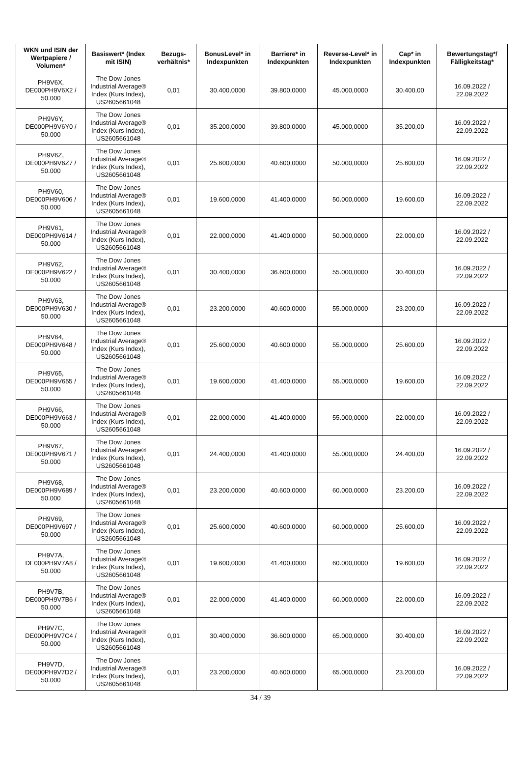| WKN und ISIN der Wertpapiere / Volumen* | Basiswert* (Index mit ISIN) | Bezugs-verhältnis* | BonusLevel* in Indexpunkten | Barriere* in Indexpunkten | Reverse-Level* in Indexpunkten | Cap* in Indexpunkten | Bewertungstag*/ Fälligkeitstag* |
| --- | --- | --- | --- | --- | --- | --- | --- |
| PH9V6X, DE000PH9V6X2 / 50.000 | The Dow Jones Industrial Average® Index (Kurs Index), US2605661048 | 0,01 | 30.400,0000 | 39.800,0000 | 45.000,0000 | 30.400,00 | 16.09.2022 / 22.09.2022 |
| PH9V6Y, DE000PH9V6Y0 / 50.000 | The Dow Jones Industrial Average® Index (Kurs Index), US2605661048 | 0,01 | 35.200,0000 | 39.800,0000 | 45.000,0000 | 35.200,00 | 16.09.2022 / 22.09.2022 |
| PH9V6Z, DE000PH9V6Z7 / 50.000 | The Dow Jones Industrial Average® Index (Kurs Index), US2605661048 | 0,01 | 25.600,0000 | 40.600,0000 | 50.000,0000 | 25.600,00 | 16.09.2022 / 22.09.2022 |
| PH9V60, DE000PH9V606 / 50.000 | The Dow Jones Industrial Average® Index (Kurs Index), US2605661048 | 0,01 | 19.600,0000 | 41.400,0000 | 50.000,0000 | 19.600,00 | 16.09.2022 / 22.09.2022 |
| PH9V61, DE000PH9V614 / 50.000 | The Dow Jones Industrial Average® Index (Kurs Index), US2605661048 | 0,01 | 22.000,0000 | 41.400,0000 | 50.000,0000 | 22.000,00 | 16.09.2022 / 22.09.2022 |
| PH9V62, DE000PH9V622 / 50.000 | The Dow Jones Industrial Average® Index (Kurs Index), US2605661048 | 0,01 | 30.400,0000 | 36.600,0000 | 55.000,0000 | 30.400,00 | 16.09.2022 / 22.09.2022 |
| PH9V63, DE000PH9V630 / 50.000 | The Dow Jones Industrial Average® Index (Kurs Index), US2605661048 | 0,01 | 23.200,0000 | 40.600,0000 | 55.000,0000 | 23.200,00 | 16.09.2022 / 22.09.2022 |
| PH9V64, DE000PH9V648 / 50.000 | The Dow Jones Industrial Average® Index (Kurs Index), US2605661048 | 0,01 | 25.600,0000 | 40.600,0000 | 55.000,0000 | 25.600,00 | 16.09.2022 / 22.09.2022 |
| PH9V65, DE000PH9V655 / 50.000 | The Dow Jones Industrial Average® Index (Kurs Index), US2605661048 | 0,01 | 19.600,0000 | 41.400,0000 | 55.000,0000 | 19.600,00 | 16.09.2022 / 22.09.2022 |
| PH9V66, DE000PH9V663 / 50.000 | The Dow Jones Industrial Average® Index (Kurs Index), US2605661048 | 0,01 | 22.000,0000 | 41.400,0000 | 55.000,0000 | 22.000,00 | 16.09.2022 / 22.09.2022 |
| PH9V67, DE000PH9V671 / 50.000 | The Dow Jones Industrial Average® Index (Kurs Index), US2605661048 | 0,01 | 24.400,0000 | 41.400,0000 | 55.000,0000 | 24.400,00 | 16.09.2022 / 22.09.2022 |
| PH9V68, DE000PH9V689 / 50.000 | The Dow Jones Industrial Average® Index (Kurs Index), US2605661048 | 0,01 | 23.200,0000 | 40.600,0000 | 60.000,0000 | 23.200,00 | 16.09.2022 / 22.09.2022 |
| PH9V69, DE000PH9V697 / 50.000 | The Dow Jones Industrial Average® Index (Kurs Index), US2605661048 | 0,01 | 25.600,0000 | 40.600,0000 | 60.000,0000 | 25.600,00 | 16.09.2022 / 22.09.2022 |
| PH9V7A, DE000PH9V7A8 / 50.000 | The Dow Jones Industrial Average® Index (Kurs Index), US2605661048 | 0,01 | 19.600,0000 | 41.400,0000 | 60.000,0000 | 19.600,00 | 16.09.2022 / 22.09.2022 |
| PH9V7B, DE000PH9V7B6 / 50.000 | The Dow Jones Industrial Average® Index (Kurs Index), US2605661048 | 0,01 | 22.000,0000 | 41.400,0000 | 60.000,0000 | 22.000,00 | 16.09.2022 / 22.09.2022 |
| PH9V7C, DE000PH9V7C4 / 50.000 | The Dow Jones Industrial Average® Index (Kurs Index), US2605661048 | 0,01 | 30.400,0000 | 36.600,0000 | 65.000,0000 | 30.400,00 | 16.09.2022 / 22.09.2022 |
| PH9V7D, DE000PH9V7D2 / 50.000 | The Dow Jones Industrial Average® Index (Kurs Index), US2605661048 | 0,01 | 23.200,0000 | 40.600,0000 | 65.000,0000 | 23.200,00 | 16.09.2022 / 22.09.2022 |
34 / 39